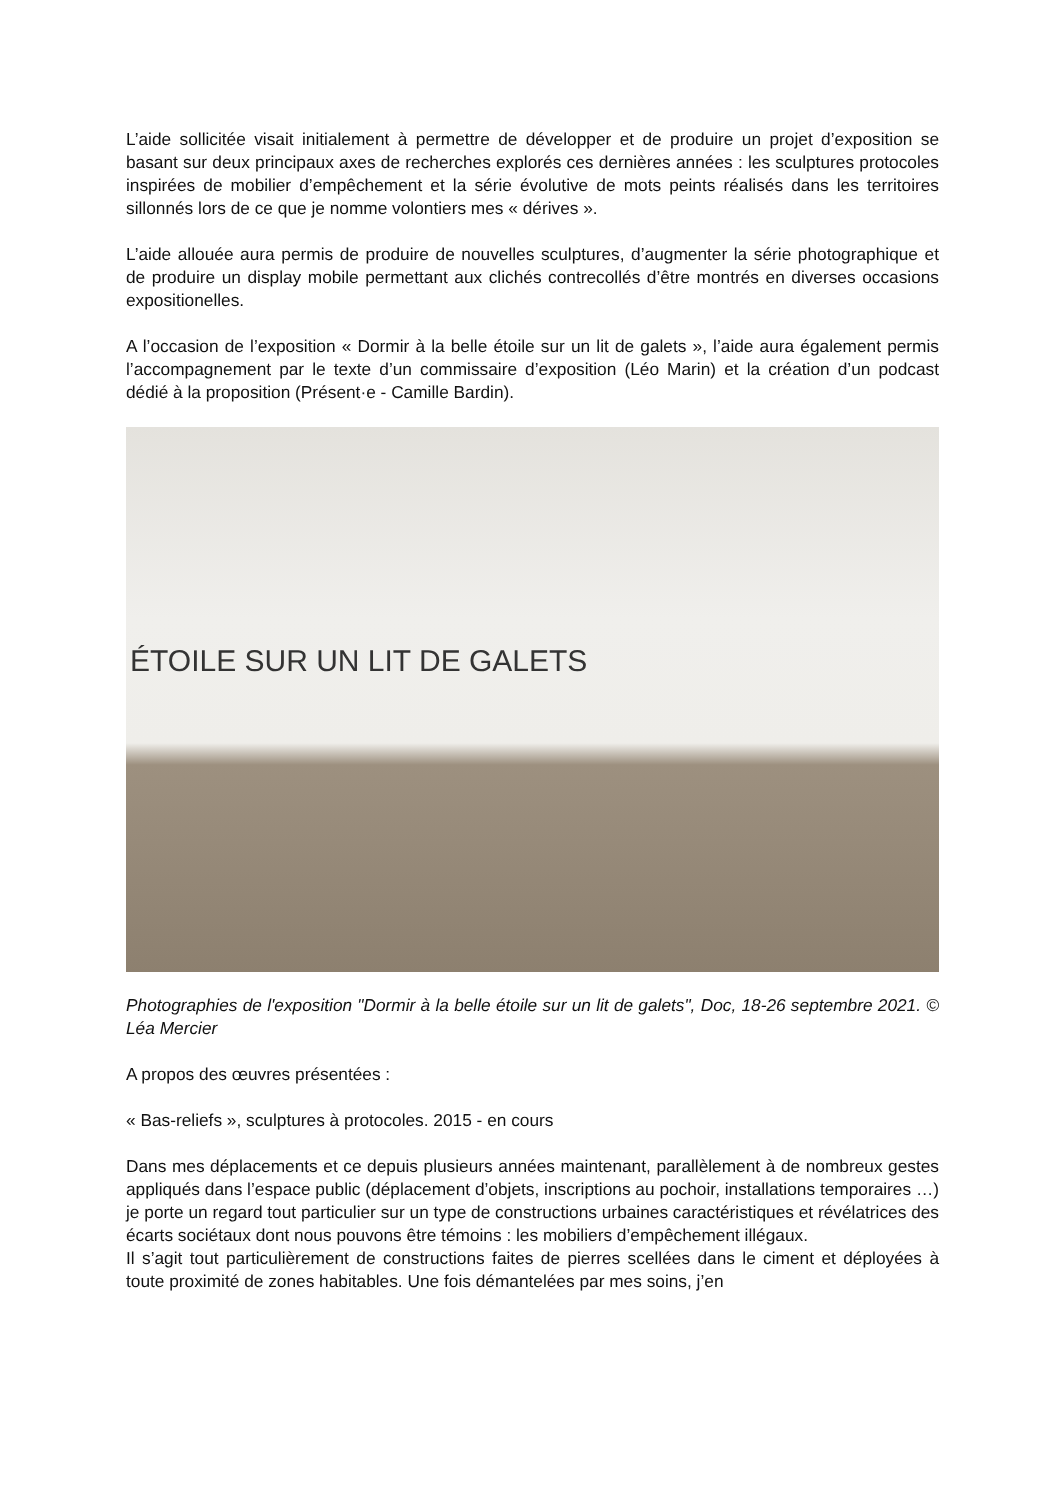L’aide sollicitée visait initialement à permettre de développer et de produire un projet d’exposition se basant sur deux principaux axes de recherches explorés ces dernières années : les sculptures protocoles inspirées de mobilier d’empêchement et la série évolutive de mots peints réalisés dans les territoires sillonnés lors de ce que je nomme volontiers mes « dérives ».
L’aide allouée aura permis de produire de nouvelles sculptures, d’augmenter la série photographique et de produire un display mobile permettant aux clichés contrecollés d’être montrés en diverses occasions expositionelles.
A l’occasion de l’exposition « Dormir à la belle étoile sur un lit de galets », l’aide aura également permis l’accompagnement par le texte d’un commissaire d’exposition (Léo Marin) et la création d’un podcast dédié à la proposition (Présent·e - Camille Bardin).
ÉTOILE SUR UN LIT DE GALETS
Photographies de l'exposition "Dormir à la belle étoile sur un lit de galets", Doc, 18-26 septembre 2021. © Léa Mercier
A propos des œuvres présentées :
« Bas-reliefs », sculptures à protocoles. 2015 - en cours
Dans mes déplacements et ce depuis plusieurs années maintenant, parallèlement à de nombreux gestes appliqués dans l’espace public (déplacement d’objets, inscriptions au pochoir, installations temporaires …) je porte un regard tout particulier sur un type de constructions urbaines caractéristiques et révélatrices des écarts sociétaux dont nous pouvons être témoins : les mobiliers d’empêchement illégaux.
Il s’agit tout particulièrement de constructions faites de pierres scellées dans le ciment et déployées à toute proximité de zones habitables. Une fois démantelées par mes soins, j’en